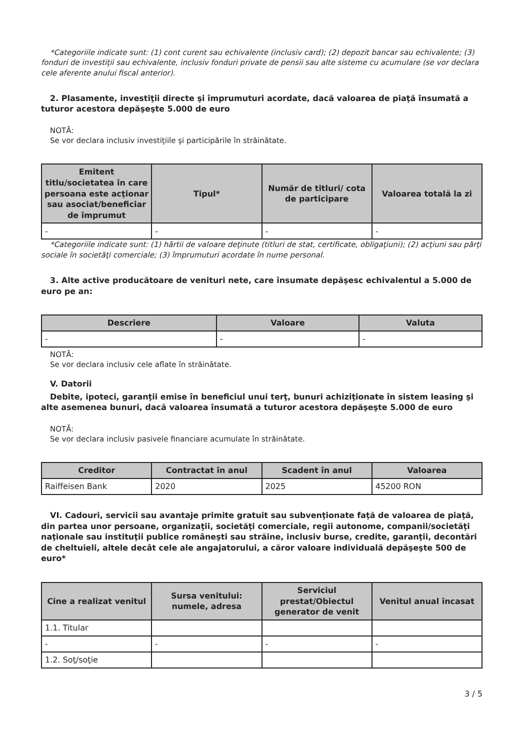*Categoriile indicate sunt: (1) cont curent sau echivalente (inclusiv card); (2) depozit bancar sau echivalente; (3) fonduri de investiţii sau echivalente, inclusiv fonduri private de pensii sau alte sisteme cu acumulare (se vor declara cele aferente anului fiscal anterior).
2. Plasamente, investiţii directe şi împrumuturi acordate, dacă valoarea de piaţă însumată a tuturor acestora depăşeşte 5.000 de euro
NOTĂ:
Se vor declara inclusiv investiţiile şi participările în străinătate.
| Emitent titlu/societatea în care persoana este acţionar sau asociat/beneficiar de împrumut | Tipul* | Număr de titluri/ cota de participare | Valoarea totală la zi |
| --- | --- | --- | --- |
| - | - | - | - |
*Categoriile indicate sunt: (1) hârtii de valoare deţinute (titluri de stat, certificate, obligaţiuni); (2) acţiuni sau părţi sociale în societăţi comerciale; (3) împrumuturi acordate în nume personal.
3. Alte active producătoare de venituri nete, care însumate depăşesc echivalentul a 5.000 de euro pe an:
| Descriere | Valoare | Valuta |
| --- | --- | --- |
| - | - | - |
NOTĂ:
Se vor declara inclusiv cele aflate în străinătate.
V. Datorii
Debite, ipoteci, garanţii emise în beneficiul unui terţ, bunuri achiziţionate în sistem leasing şi alte asemenea bunuri, dacă valoarea însumată a tuturor acestora depăşeşte 5.000 de euro
NOTĂ:
Se vor declara inclusiv pasivele financiare acumulate în străinătate.
| Creditor | Contractat în anul | Scadent în anul | Valoarea |
| --- | --- | --- | --- |
| Raiffeisen Bank | 2020 | 2025 | 45200 RON |
VI. Cadouri, servicii sau avantaje primite gratuit sau subvenţionate faţă de valoarea de piaţă, din partea unor persoane, organizaţii, societăţi comerciale, regii autonome, companii/societăţi naţionale sau instituţii publice româneşti sau străine, inclusiv burse, credite, garanţii, decontări de cheltuieli, altele decât cele ale angajatorului, a căror valoare individuală depăşeşte 500 de euro*
| Cine a realizat venitul | Sursa venitului: numele, adresa | Serviciul prestat/Obiectul generator de venit | Venitul anual încasat |
| --- | --- | --- | --- |
| 1.1. Titular | | | |
| - | - | - | - |
| 1.2. Soţ/soţie | | | |
3 / 5